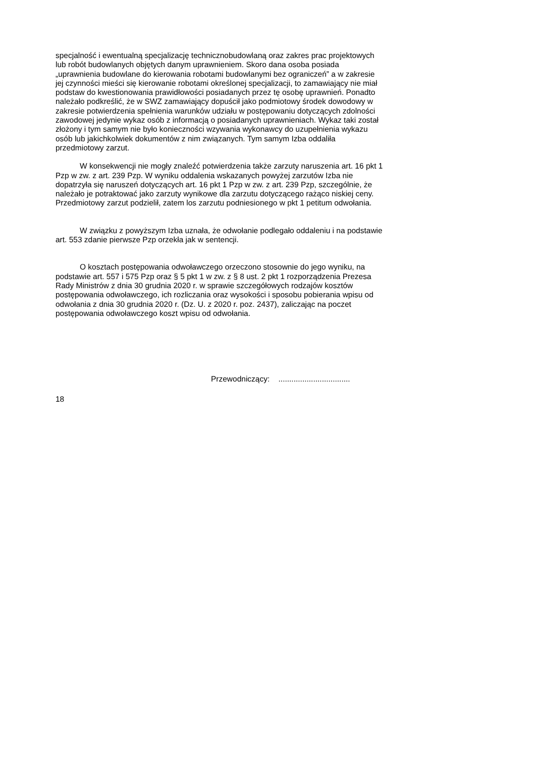specjalność i ewentualną specjalizację technicznobudowlaną oraz zakres prac projektowych lub robót budowlanych objętych danym uprawnieniem. Skoro dana osoba posiada „uprawnienia budowlane do kierowania robotami budowlanymi bez ograniczeń” a w zakresie jej czynności mieści się kierowanie robotami określonej specjalizacji, to zamawiający nie miał podstaw do kwestionowania prawidłowości posiadanych przez tę osobę uprawnień. Ponadto należało podkreślić, że w SWZ zamawiający dopuścił jako podmiotowy środek dowodowy w zakresie potwierdzenia spełnienia warunków udziału w postępowaniu dotyczących zdolności zawodowej jedynie wykaz osób z informacją o posiadanych uprawnieniach. Wykaz taki został złożony i tym samym nie było konieczności wzywania wykonawcy do uzupełnienia wykazu osób lub jakichkolwiek dokumentów z nim związanych. Tym samym Izba oddaliła przedmiotowy zarzut.
W konsekwencji nie mogły znaleźć potwierdzenia także zarzuty naruszenia art. 16 pkt 1 Pzp w zw. z art. 239 Pzp. W wyniku oddalenia wskazanych powyżej zarzutów Izba nie dopatrzyła się naruszeń dotyczących art. 16 pkt 1 Pzp w zw. z art. 239 Pzp, szczególnie, że należało je potraktować jako zarzuty wynikowe dla zarzutu dotyczącego rażąco niskiej ceny. Przedmiotowy zarzut podzielił, zatem los zarzutu podniesionego w pkt 1 petitum odwołania.
W związku z powyższym Izba uznała, że odwołanie podlegało oddaleniu i na podstawie art. 553 zdanie pierwsze Pzp orzekła jak w sentencji.
O kosztach postępowania odwoławczego orzeczono stosownie do jego wyniku, na podstawie art. 557 i 575 Pzp oraz § 5 pkt 1 w zw. z § 8 ust. 2 pkt 1 rozporządzenia Prezesa Rady Ministrów z dnia 30 grudnia 2020 r. w sprawie szczegółowych rodzajów kosztów postępowania odwoławczego, ich rozliczania oraz wysokości i sposobu pobierania wpisu od odwołania z dnia 30 grudnia 2020 r. (Dz. U. z 2020 r. poz. 2437), zaliczając na poczet postępowania odwoławczego koszt wpisu od odwołania.
Przewodniczący: .................................
18